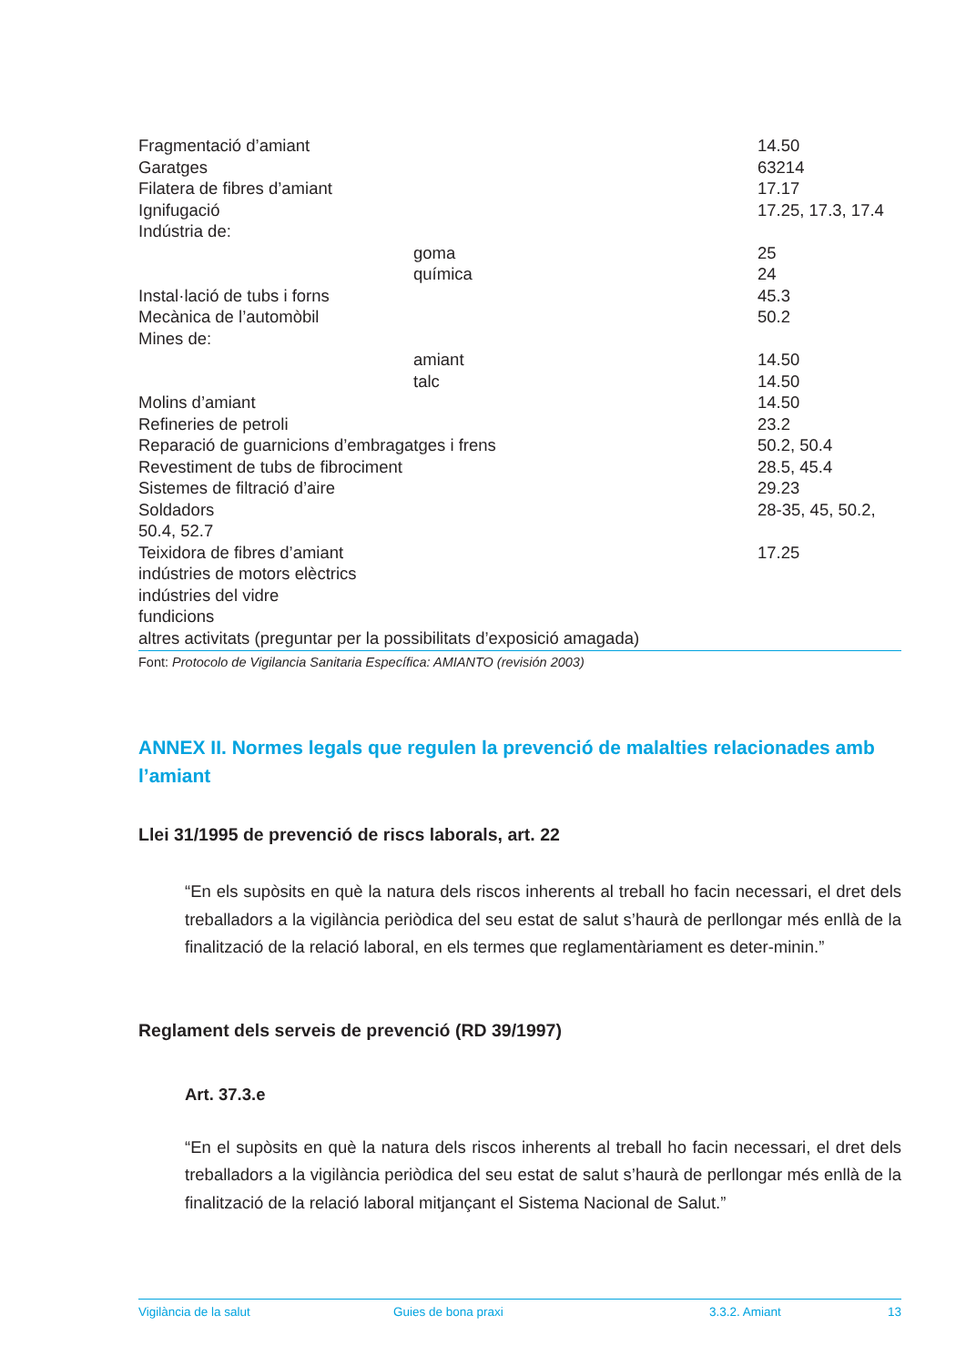| Fragmentació d’amiant | | 14.50 |
| Garatges | | 63214 |
| Filatera de fibres d’amiant | | 17.17 |
| Ignifugació | | 17.25, 17.3, 17.4 |
| Indústria de: | | |
| | goma | 25 |
| | química | 24 |
| Instal·lació de tubs i forns | | 45.3 |
| Mecànica de l’automòbil | | 50.2 |
| Mines de: | | |
| | amiant | 14.50 |
| | talc | 14.50 |
| Molins d’amiant | | 14.50 |
| Refineries de petroli | | 23.2 |
| Reparació de guarnicions d’embragatges i frens | | 50.2, 50.4 |
| Revestiment de tubs de fibrociment | | 28.5, 45.4 |
| Sistemes de filtració d’aire | | 29.23 |
| Soldadors | | 28-35, 45, 50.2, |
| 50.4, 52.7 | | |
| Teixidora de fibres d’amiant | | 17.25 |
| indústries de motors elèctrics | | |
| indústries del vidre | | |
| fundicions | | |
| altres activitats (preguntar per la possibilitats d’exposició amagada) | | |
Font: Protocolo de Vigilancia Sanitaria Específica: AMIANTO (revisión 2003)
ANNEX II. Normes legals que regulen la prevenció de malalties relacionades amb l’amiant
Llei 31/1995 de prevenció de riscs laborals, art. 22
“En els supòsits en què la natura dels riscos inherents al treball ho facin necessari, el dret dels treballadors a la vigilància periòdica del seu estat de salut s’haurà de perllongar més enllà de la finalització de la relació laboral, en els termes que reglamentàriament es deter-minin.”
Reglament dels serveis de prevenció (RD 39/1997)
Art. 37.3.e
“En el supòsits en què la natura dels riscos inherents al treball ho facin necessari, el dret dels treballadors a la vigilància periòdica del seu estat de salut s’haurà de perllongar més enllà de la finalització de la relació laboral mitjançant el Sistema Nacional de Salut.”
Vigilància de la salut Guies de bona praxi 3.3.2. Amiant 13